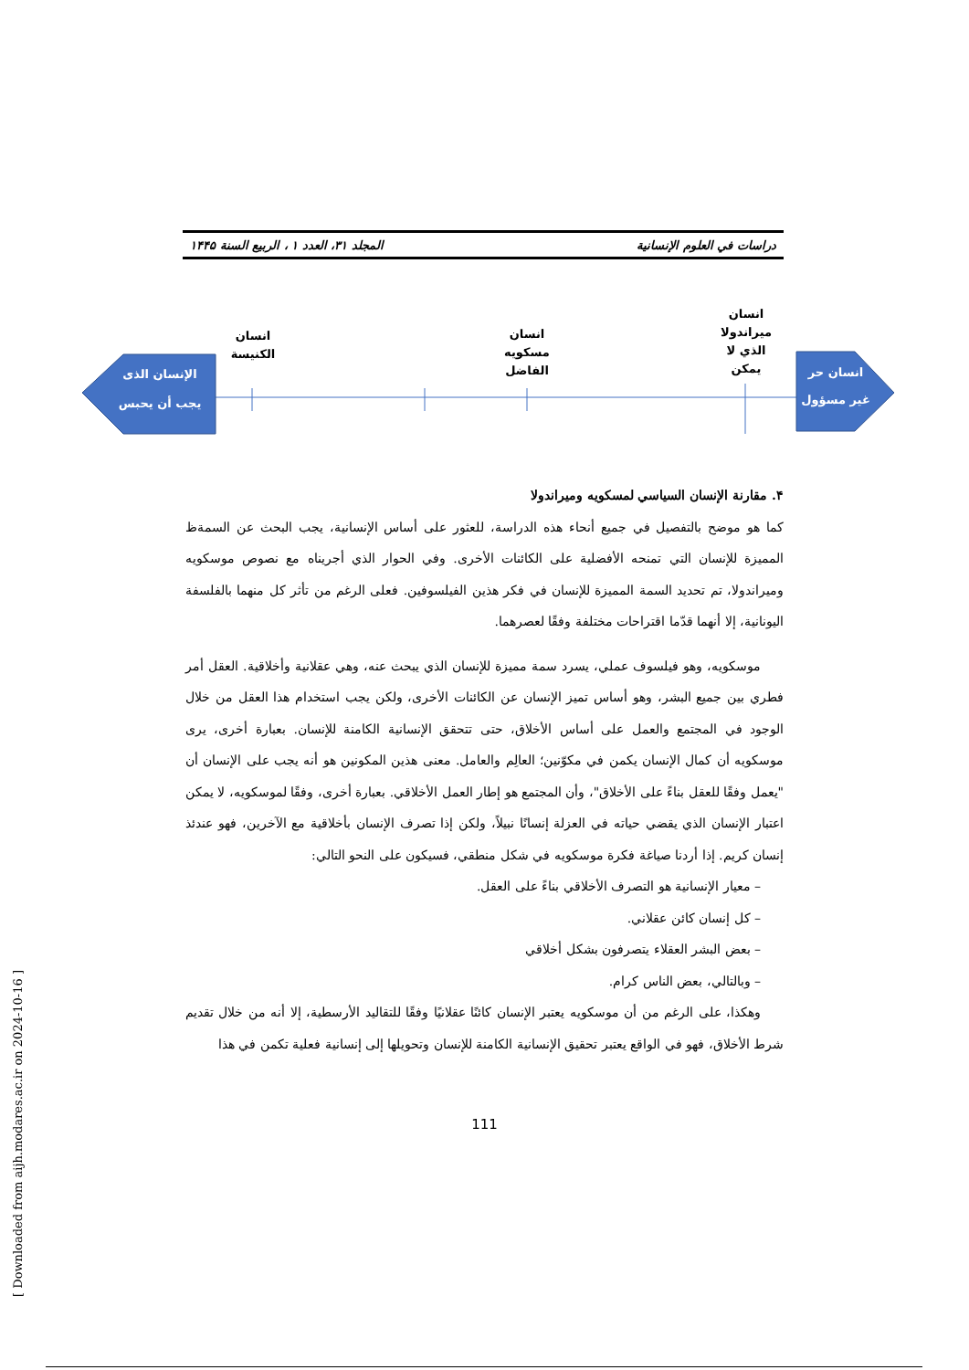دراسات في العلوم الإنسانية المجلد ٣١، العدد ١ ، الربيع السنة ١۴۴۵
الإنسان الذى
يجب أن يحبس
انسان حر
غير مسؤول
انسان
الكنيسة
انسان
مسكويه
الفاضل
انسان
ميراندولا
الذي لا
يمكن
۴. مقارنة الإنسان السياسي لمسكويه وميراندولا
كما هو موضح بالتفصيل في جميع أنحاء هذه الدراسة، للعثور على أساس الإنسانية، يجب البحث عن السمةظ المميزة للإنسان التي تمنحه الأفضلية على الكائنات الأخرى. وفي الحوار الذي أجريناه مع نصوص موسكويه وميراندولا، تم تحديد السمة المميزة للإنسان في فكر هذين الفيلسوفين. فعلى الرغم من تأثر كل منهما بالفلسفة اليونانية، إلا أنهما قدّما اقتراحات مختلفة وفقًا لعصرهما.
موسكويه، وهو فيلسوف عملي، يسرد سمة مميزة للإنسان الذي يبحث عنه، وهي عقلانية وأخلاقية. العقل أمر فطري بين جميع البشر، وهو أساس تميز الإنسان عن الكائنات الأخرى، ولكن يجب استخدام هذا العقل من خلال الوجود في المجتمع والعمل على أساس الأخلاق، حتى تتحقق الإنسانية الكامنة للإنسان. بعبارة أخرى، يرى موسكويه أن كمال الإنسان يكمن في مكوّنين؛ العالِم والعامل. معنى هذين المكونين هو أنه يجب على الإنسان أن "يعمل وفقًا للعقل بناءً على الأخلاق"، وأن المجتمع هو إطار العمل الأخلاقي. بعبارة أخرى، وفقًا لموسكويه، لا يمكن اعتبار الإنسان الذي يقضي حياته في العزلة إنسانًا نبيلاً، ولكن إذا تصرف الإنسان بأخلاقية مع الآخرين، فهو عندئذ إنسان كريم. إذا أردنا صياغة فكرة موسكويه في شكل منطقي، فسيكون على النحو التالي:
– معيار الإنسانية هو التصرف الأخلاقي بناءً على العقل.
– كل إنسان كائن عقلاني.
– بعض البشر العقلاء يتصرفون بشكل أخلاقي
– وبالتالي، بعض الناس كرام.
وهكذا، على الرغم من أن موسكويه يعتبر الإنسان كائنًا عقلانيًا وفقًا للتقاليد الأرسطية، إلا أنه من خلال تقديم شرط الأخلاق، فهو في الواقع يعتبر تحقيق الإنسانية الكامنة للإنسان وتحويلها إلى إنسانية فعلية تكمن في هذا
111
[ Downloaded from aijh.modares.ac.ir on 2024-10-16 ]